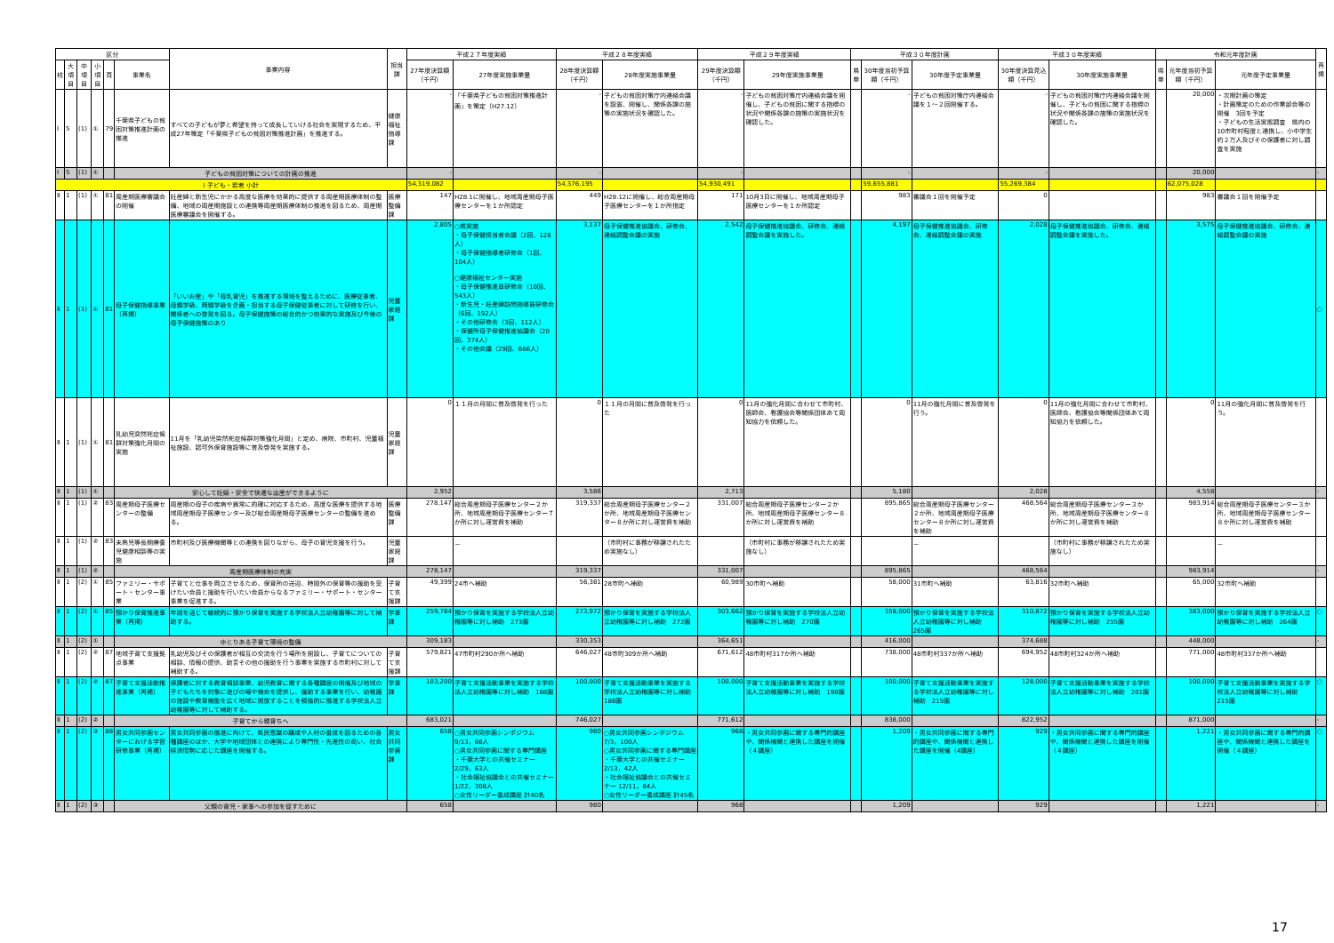| 区分 | | | | | | 事業内容 | 担当課 | 平成２７年度実績 | | 平成２８年度実績 | | 平成２９年度実績 | | 平成３０年度計画 | | | 平成３０年度実績 | | 令和元年度計画 | | | 再掲 |
| --- | --- | --- | --- | --- | --- | --- | --- | --- | --- | --- | --- | --- | --- | --- | --- | --- | --- | --- | --- | --- | --- | --- |
| 柱 | 大項目 | 中項目 | 小項目 | 頁 | 事業名 | | | 27年度決算額（千円） | 27年度実施事業量 | 28年度決算額（千円） | 28年度実施事業量 | 29年度決算額（千円） | 29年度実施事業量 | 県単 | 30年度当初予算額（千円） | 30年度予定事業量 | 30年度決算見込額（千円） | 30年度実施事業量 | 県単 | 元年度当初予算額（千円） | 元年度予定事業量 | |
| Ⅰ | 5 | (1) | ① | 79 | 千葉県子どもの貧困対策推進計画の推進 | すべての子どもが夢と希望を持って成長していける社会を実現するため、平成27年策定「千葉県子どもの貧困対策推進計画」を推進する。 | 健康福祉指導課 | - | 「千葉県子どもの貧困対策推進計画」を策定（H27.12） | - | 子どもの貧困対策庁内連絡会議を設置、開催し、関係各課の施策の実施状況を確認した。 | - | 子どもの貧困対策庁内連絡会議を開催し、子どもの貧困に関する指標の状況や関係各課の施策の実施状況を確認した。 | | - | 子どもの貧困対策庁内連絡会議を１～２回開催する。 | - | 子どもの貧困対策庁内連絡会議を開催し、子どもの貧困に関する指標の状況や関係各課の施策の実施状況を確認した。 | | 20,000 | ・次期計画の策定 ・計画策定のための作業部会等の開催 3回を予定 ・子どもの生活実態調査 県内の10市町村程度と連携し、小中学生約２万人及びその保護者に対し調査を実施 | |
| Ⅰ | 5 | (1) | ① | | 子どもの貧困対策についての計画の推進 | | | - | | - | | - | | | - | | - | | | 20,000 | | - |
| Ⅰ 子ども・若者 小計 | | | | | | | | 54,319,082 | | 54,376,195 | | 54,930,491 | | | 59,655,881 | | 55,269,384 | | | 62,075,028 | | |
| Ⅱ | 1 | (1) | ① | 81 | 周産期医療審議会の開催 | 妊産婦と新生児にかかる高度な医療を効果的に提供する周産期医療体制の整備、地域の周産期施設との連携等周産期医療体制の推進を図るため、周産期医療審議会を開催する。 | 医療整備課 | 147 | H28.1に開催し、地域周産期母子医療センターを１か所認定 | 449 | H28.12に開催し、総合周産期母子医療センターを１か所指定 | 171 | 10月3日に開催し、地域周産期母子医療センターを１か所認定 | | 983 | 審議会１回を開催予定 | 0 | | | 983 | 審議会１回を開催予定 | |
| Ⅱ | 1 | (1) | ① | 81 | 母子保健指導事業（再掲） | 「いいお産」や「母乳育児」を推進する環境を整えるために、医療従事者、母親学級、両親学級を企画・担当する母子保健従事者に対して研修を行い、関係者への啓発を図る。母子保健施策の総合的かつ効果的な実施及び今後の母子保健施策のあり | 児童家庭課 | 2,805 | ○県実施 ・母子保健担当者会議（2回、128人） ・母子保健指導者研修会（1回、104人） ○健康福祉センター実施 ・母子保健推進員研修会（10回、543人） ・新生児・妊産婦訪問指導員研修会（6回、192人） ・その他研修会（3回、112人） ・保健所母子保健推進協議会（20回、374人） ・その他会議（29回、666人） | 3,137 | 母子保健推進協議会、研修会、連絡調整会議の実施 | 2,542 | 母子保健推進協議会、研修会、連絡調整会議を実施した。 | | 4,197 | 母子保健推進協議会、研修会、連絡調整会議の実施 | 2,028 | 母子保健推進協議会、研修会、連絡調整会議を実施した。 | | 3,575 | 母子保健推進協議会、研修会、連絡調整会議の実施 | ○ |
| Ⅱ | 1 | (1) | ① | 81 | 乳幼児突然死症候群対策強化月間の実施 | 11月を「乳幼児突然死症候群対策強化月間」と定め、病院、市町村、児童福祉施設、認可外保育施設等に普及啓発を実施する。 | 児童家庭課 | 0 | １１月の月間に普及啓発を行った | 0 | １１月の月間に普及啓発を行った | 0 | 11月の強化月間に合わせて市町村、医師会、看護協会等関係団体あて周知協力を依頼した。 | | 0 | 11月の強化月間に普及啓発を行う。 | 0 | 11月の強化月間に合わせて市町村、医師会、看護協会等関係団体あて周知協力を依頼した。 | | 0 | 11月の強化月間に普及啓発を行う。 | |
| Ⅱ | 1 | (1) | ① | | 安心して妊娠・安全で快適な出産ができるように | | | 2,952 | | 3,586 | | 2,713 | | | 5,180 | | 2,028 | | | 4,558 | | - |
| Ⅱ | 1 | (1) | ② | 83 | 周産期母子医療センターの整備 | 周産期の母子の疾病や異常に的確に対応するため、高度な医療を提供する地域周産期母子医療センター及び総合周産期母子医療センターの整備を進める。 | 医療整備課 | 278,147 | 総合周産期母子医療センター２か所、地域周産期母子医療センター７か所に対し運営費を補助 | 319,337 | 総合周産期母子医療センター２か所、地域周産期母子医療センター８か所に対し運営費を補助 | 331,007 | 総合周産期母子医療センター２か所、地域周産期母子医療センター８か所に対し運営費を補助 | | 895,865 | 総合周産期母子医療センター２か所、地域周産期母子医療センター８か所に対し運営費を補助 | 468,564 | 総合周産期母子医療センター３か所、地域周産期母子医療センター８か所に対し運営費を補助 | | 983,914 | 総合周産期母子医療センター３か所、地域周産期母子医療センター８か所に対し運営費を補助 | |
| Ⅱ | 1 | (1) | ② | 83 | 未熟児等長期療養児健康相談等の実施 | 市町村及び医療機関等との連携を図りながら、母子の育児支援を行う。 | 児童家庭課 | | － | | （市町村に事務が移譲されたため実施なし） | | （市町村に事務が移譲されたため実施なし） | | | － | | （市町村に事務が移譲されたため実施なし） | | | － | |
| Ⅱ | 1 | (1) | ② | | 周産期医療体制の充実 | | | 278,147 | | 319,337 | | 331,007 | | | 895,865 | | 468,564 | | | 983,914 | | - |
| Ⅱ | 1 | (2) | ① | 85 | ファミリー・サポート・センター事業 | 子育てと仕事を両立させるため、保育所の送迎、時間外の保育等の援助を受けたい会員と援助を行いたい会員からなるファミリー・サポート・センター事業を促進する。 | 子育て支援課 | 49,399 | 24市へ補助 | 56,381 | 28市町へ補助 | 60,989 | 30市町へ補助 | | 58,000 | 31市町へ補助 | 63,816 | 32市町へ補助 | | 65,000 | 32市町へ補助 | |
| Ⅱ | 1 | (2) | ① | 85 | 預かり保育推進事業（再掲） | 年間を通じて継続的に預かり保育を実施する学校法人立幼稚園等に対して補助する。 | 学事課 | 259,784 | 預かり保育を実施する学校法人立幼稚園等に対し補助 273園 | 273,972 | 預かり保育を実施する学校法人立幼稚園等に対し補助 272園 | 303,662 | 預かり保育を実施する学校法人立幼稚園等に対し補助 270園 | | 358,000 | 預かり保育を実施する学校法人立幼稚園等に対し補助 265園 | 310,872 | 預かり保育を実施する学校法人立幼稚園等に対し補助 255園 | | 383,000 | 預かり保育を実施する学校法人立幼稚園等に対し補助 264園 | ○ |
| Ⅱ | 1 | (2) | ① | | ゆとりある子育て環境の整備 | | | 309,183 | | 330,353 | | 364,651 | | | 416,000 | | 374,688 | | | 448,000 | | - |
| Ⅱ | 1 | (2) | ② | 87 | 地域子育て支援拠点事業 | 乳幼児及びその保護者が相互の交流を行う場所を開設し、子育てについての相談、情報の提供、助言その他の援助を行う事業を実施する市町村に対して補助する。 | 子育て支援課 | 579,821 | 47市町村290か所へ補助 | 646,027 | 48市町309か所へ補助 | 671,612 | 48市町村317か所へ補助 | | 738,000 | 48市町村337か所へ補助 | 694,952 | 48市町村324か所へ補助 | | 771,000 | 48市町村337か所へ補助 | |
| Ⅱ | 1 | (2) | ② | 87 | 子育て支援活動推進事業（再掲） | 保護者に対する教育相談事業、幼児教育に関する各種講座の開催及び地域の子どもたちを対象に遊びの場や機会を提供し、援助する事業を行い、幼稚園の施設や教育機能を広く地域に開放することを積極的に推進する学校法人立幼稚園等に対して補助する。 | 学事課 | 103,200 | 子育て支援活動事業を実施する学校法人立幼稚園等に対し補助 168園 | 100,000 | 子育て支援活動事業を実施する学校法人立幼稚園等に対し補助 186園 | 100,000 | 子育て支援活動事業を実施する学校法人立幼稚園等に対し補助 198園 | | 100,000 | 子育て支援活動事業を実施する学校法人立幼稚園等に対し補助 215園 | 128,000 | 子育て支援活動事業を実施する学校法人立幼稚園等に対し補助 201園 | | 100,000 | 子育て支援活動事業を実施する学校法人立幼稚園等に対し補助 215園 | ○ |
| Ⅱ | 1 | (2) | ② | | 子育てから親育ちへ | | | 683,021 | | 746,027 | | 771,612 | | | 838,000 | | 822,952 | | | 871,000 | | - |
| Ⅱ | 1 | (2) | ③ | 88 | 男女共同参画センターにおける学習研修事業（再掲） | 男女共同参画の推進に向けて、県民意識の醸成や人材の養成を図るための各種講座のほか、大学や地域団体との連携により専門性・先進性の高い、社会経済情勢に応じた講座を開催する。 | 男女共同参画課 | 658 | ○男女共同参画シンポジウム 9/13，66人 ○男女共同参画に関する専門講座 ・千葉大学との共催セミナー 2/29，63人 ・社会福祉協議会との共催セミナー 1/22，308人 ○女性リーダー養成講座 計40名 | 980 | ○男女共同参画シンポジウム 7/3，100人 ○男女共同参画に関する専門講座 ・千葉大学との共催セミナー 2/13，42人 ・社会福祉協議会との共催セミナー 12/11，64人 ○女性リーダー養成講座 計45名 | 968 | ・男女共同参画に関する専門的講座や、関係機関と連携した講座を開催（４講座） | | 1,209 | ・男女共同参画に関する専門的講座や、関係機関と連携した講座を開催（4講座） | 929 | ・男女共同参画に関する専門的講座や、関係機関と連携した講座を開催（４講座） | | 1,221 | ・男女共同参画に関する専門的講座や、関係機関と連携した講座を開催（４講座） | ○ |
| Ⅱ | 1 | (2) | ③ | | 父親の育児・家事への参加を促すために | | | 658 | | 980 | | 968 | | | 1,209 | | 929 | | | 1,221 | | - |
17